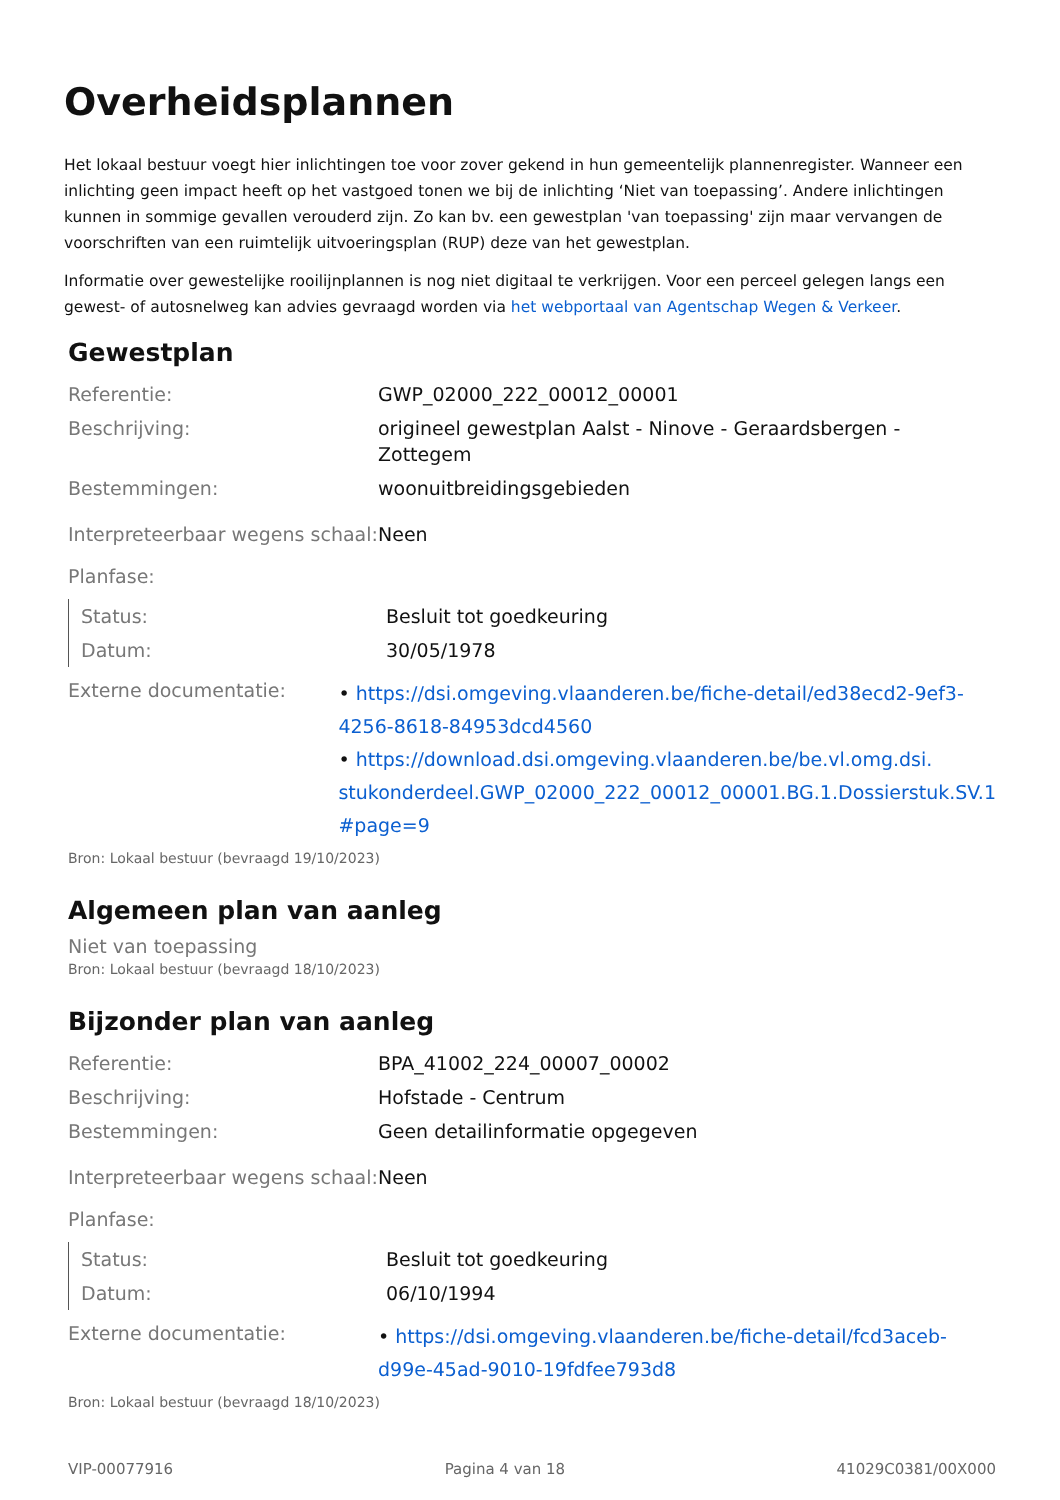Overheidsplannen
Het lokaal bestuur voegt hier inlichtingen toe voor zover gekend in hun gemeentelijk plannenregister. Wanneer een inlichting geen impact heeft op het vastgoed tonen we bij de inlichting ‘Niet van toepassing’. Andere inlichtingen kunnen in sommige gevallen verouderd zijn. Zo kan bv. een gewestplan 'van toepassing' zijn maar vervangen de voorschriften van een ruimtelijk uitvoeringsplan (RUP) deze van het gewestplan.
Informatie over gewestelijke rooilijnplannen is nog niet digitaal te verkrijgen. Voor een perceel gelegen langs een gewest- of autosnelweg kan advies gevraagd worden via het webportaal van Agentschap Wegen & Verkeer.
Gewestplan
| Referentie: | GWP_02000_222_00012_00001 |
| Beschrijving: | origineel gewestplan Aalst - Ninove - Geraardsbergen - Zottegem |
| Bestemmingen: | woonuitbreidingsgebieden |
| Interpreteerbaar wegens schaal: | Neen |
| Planfase: | |
| Status: | Besluit tot goedkeuring |
| Datum: | 30/05/1978 |
| Externe documentatie: | • https://dsi.omgeving.vlaanderen.be/fiche-detail/ed38ecd2-9ef3-4256-8618-84953dcd4560 • https://download.dsi.omgeving.vlaanderen.be/be.vl.omg.dsi. stukonderdeel.GWP_02000_222_00012_00001.BG.1.Dossierstuk.SV.1 #page=9 |
Bron: Lokaal bestuur (bevraagd 19/10/2023)
Algemeen plan van aanleg
Niet van toepassing
Bron: Lokaal bestuur (bevraagd 18/10/2023)
Bijzonder plan van aanleg
| Referentie: | BPA_41002_224_00007_00002 |
| Beschrijving: | Hofstade - Centrum |
| Bestemmingen: | Geen detailinformatie opgegeven |
| Interpreteerbaar wegens schaal: | Neen |
| Planfase: | |
| Status: | Besluit tot goedkeuring |
| Datum: | 06/10/1994 |
| Externe documentatie: | • https://dsi.omgeving.vlaanderen.be/fiche-detail/fcd3aceb-d99e-45ad-9010-19fdfee793d8 |
Bron: Lokaal bestuur (bevraagd 18/10/2023)
VIP-00077916 Pagina 4 van 18 41029C0381/00X000